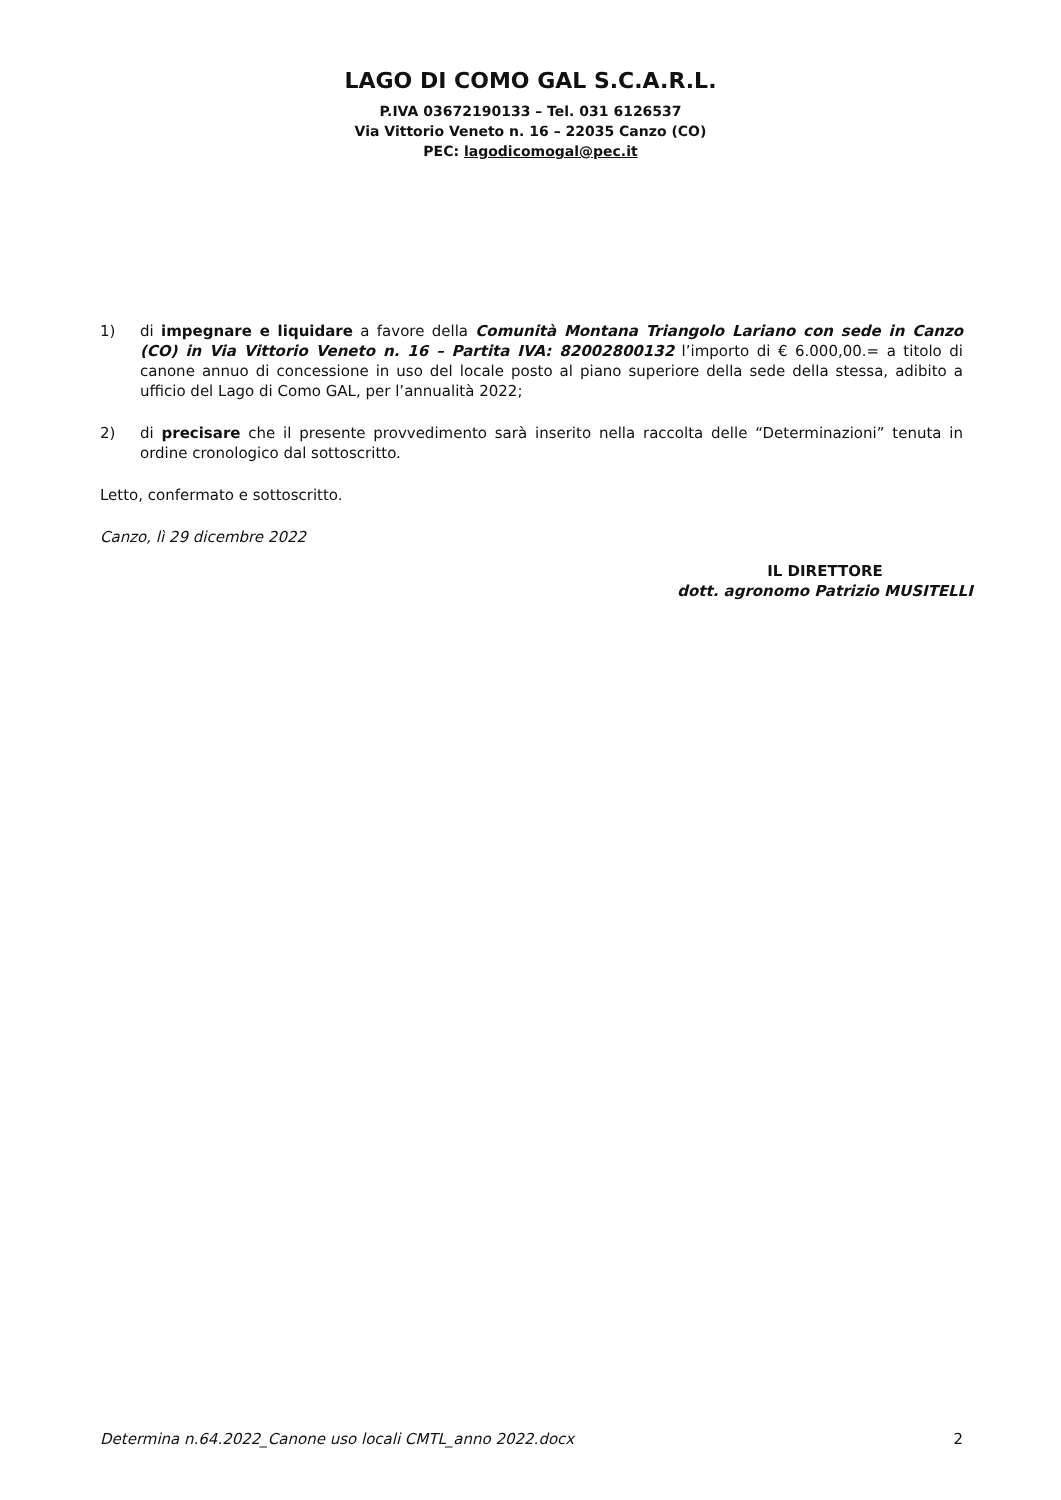LAGO DI COMO GAL S.C.A.R.L.
P.IVA 03672190133 – Tel. 031 6126537
Via Vittorio Veneto n. 16 – 22035 Canzo (CO)
PEC: lagodicomogal@pec.it
1) di impegnare e liquidare a favore della Comunità Montana Triangolo Lariano con sede in Canzo (CO) in Via Vittorio Veneto n. 16 – Partita IVA: 82002800132 l’importo di € 6.000,00.= a titolo di canone annuo di concessione in uso del locale posto al piano superiore della sede della stessa, adibito a ufficio del Lago di Como GAL, per l’annualità 2022;
2) di precisare che il presente provvedimento sarà inserito nella raccolta delle “Determinazioni” tenuta in ordine cronologico dal sottoscritto.
Letto, confermato e sottoscritto.
Canzo, lì 29 dicembre 2022
IL DIRETTORE
dott. agronomo Patrizio MUSITELLI
Determina n.64.2022_Canone uso locali CMTL_anno 2022.docx 2